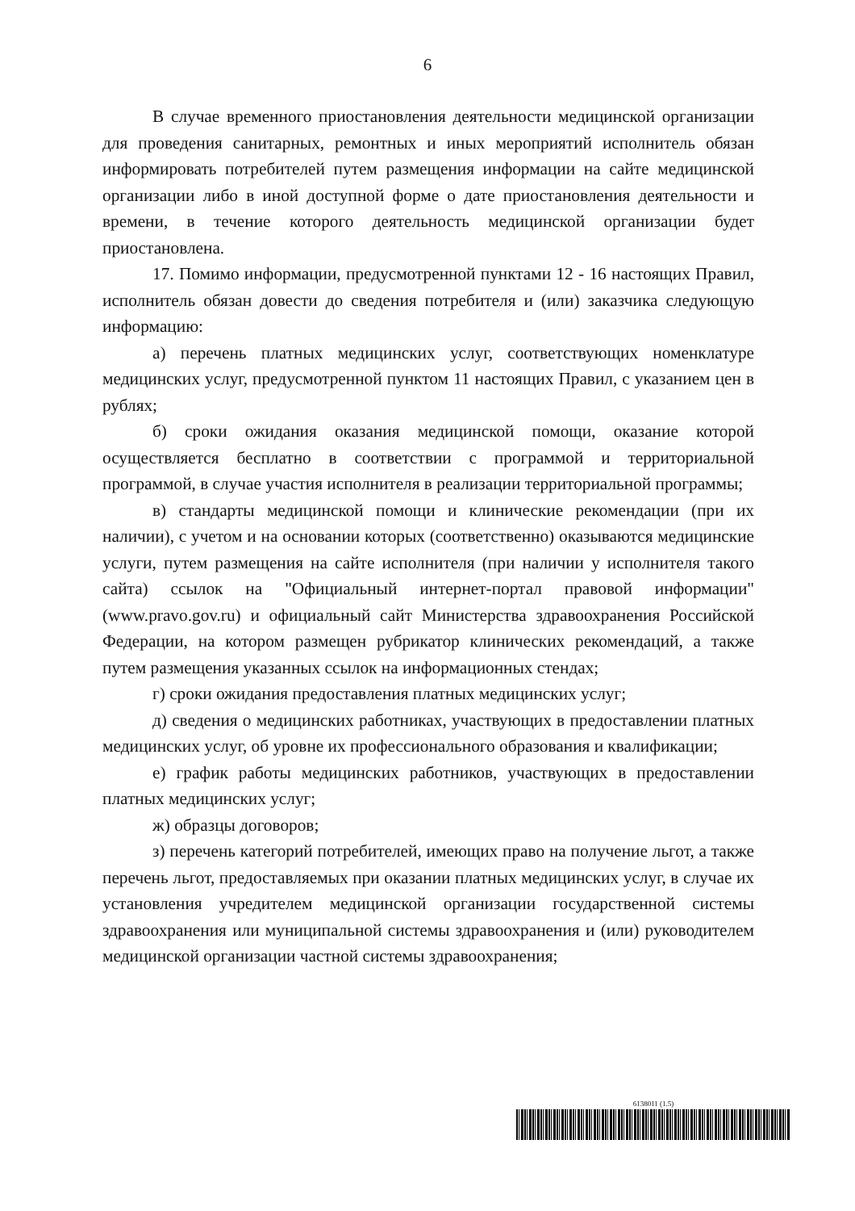6
В случае временного приостановления деятельности медицинской организации для проведения санитарных, ремонтных и иных мероприятий исполнитель обязан информировать потребителей путем размещения информации на сайте медицинской организации либо в иной доступной форме о дате приостановления деятельности и времени, в течение которого деятельность медицинской организации будет приостановлена.
17. Помимо информации, предусмотренной пунктами 12 - 16 настоящих Правил, исполнитель обязан довести до сведения потребителя и (или) заказчика следующую информацию:
а) перечень платных медицинских услуг, соответствующих номенклатуре медицинских услуг, предусмотренной пунктом 11 настоящих Правил, с указанием цен в рублях;
б) сроки ожидания оказания медицинской помощи, оказание которой осуществляется бесплатно в соответствии с программой и территориальной программой, в случае участия исполнителя в реализации территориальной программы;
в) стандарты медицинской помощи и клинические рекомендации (при их наличии), с учетом и на основании которых (соответственно) оказываются медицинские услуги, путем размещения на сайте исполнителя (при наличии у исполнителя такого сайта) ссылок на "Официальный интернет-портал правовой информации" (www.pravo.gov.ru) и официальный сайт Министерства здравоохранения Российской Федерации, на котором размещен рубрикатор клинических рекомендаций, а также путем размещения указанных ссылок на информационных стендах;
г) сроки ожидания предоставления платных медицинских услуг;
д) сведения о медицинских работниках, участвующих в предоставлении платных медицинских услуг, об уровне их профессионального образования и квалификации;
е) график работы медицинских работников, участвующих в предоставлении платных медицинских услуг;
ж) образцы договоров;
з) перечень категорий потребителей, имеющих право на получение льгот, а также перечень льгот, предоставляемых при оказании платных медицинских услуг, в случае их установления учредителем медицинской организации государственной системы здравоохранения или муниципальной системы здравоохранения и (или) руководителем медицинской организации частной системы здравоохранения;
6138011 (1.5)